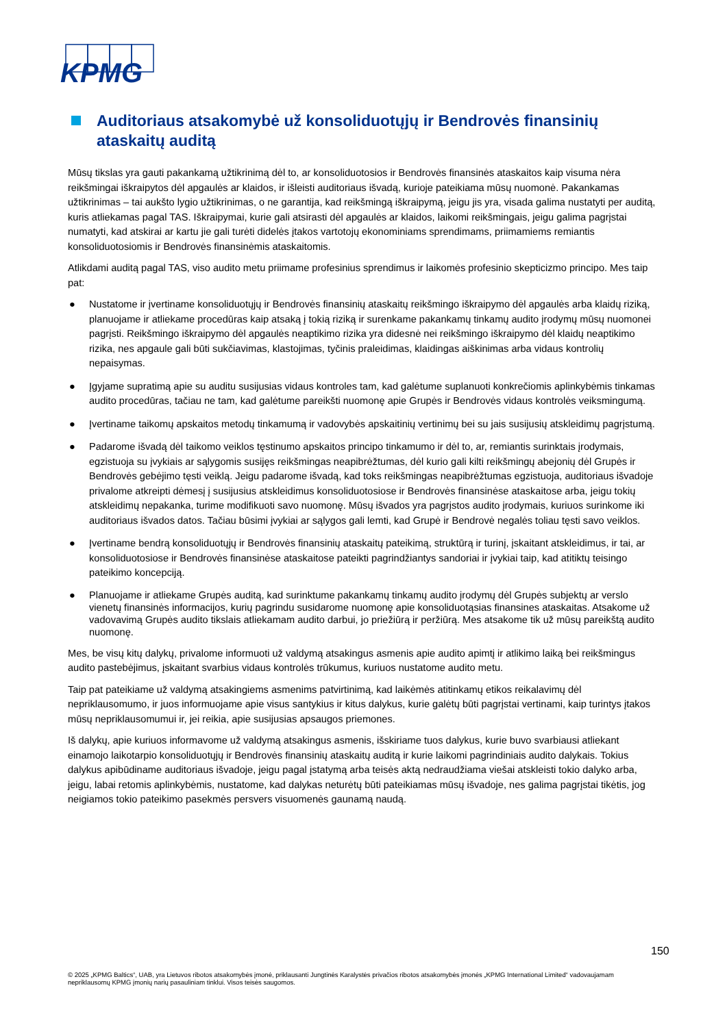KPMG
Auditoriaus atsakomybė už konsoliduotųjų ir Bendrovės finansinių ataskaitų auditą
Mūsų tikslas yra gauti pakankamą užtikrinimą dėl to, ar konsoliduotosios ir Bendrovės finansinės ataskaitos kaip visuma nėra reikšmingai iškraipytos dėl apgaulės ar klaidos, ir išleisti auditoriaus išvadą, kurioje pateikiama mūsų nuomonė. Pakankamas užtikrinimas – tai aukšto lygio užtikrinimas, o ne garantija, kad reikšmingą iškraipymą, jeigu jis yra, visada galima nustatyti per auditą, kuris atliekamas pagal TAS. Iškraipymai, kurie gali atsirasti dėl apgaulės ar klaidos, laikomi reikšmingais, jeigu galima pagrįstai numatyti, kad atskirai ar kartu jie gali turėti didelės įtakos vartotojų ekonominiams sprendimams, priimamiems remiantis konsoliduotosiomis ir Bendrovės finansinėmis ataskaitomis.
Atlikdami auditą pagal TAS, viso audito metu priimame profesinius sprendimus ir laikomės profesinio skepticizmo principo. Mes taip pat:
● Nustatome ir įvertiname konsoliduotųjų ir Bendrovės finansinių ataskaitų reikšmingo iškraipymo dėl apgaulės arba klaidų riziką, planuojame ir atliekame procedūras kaip atsaką į tokią riziką ir surenkame pakankamų tinkamų audito įrodymų mūsų nuomonei pagrįsti. Reikšmingo iškraipymo dėl apgaulės neaptikimo rizika yra didesnė nei reikšmingo iškraipymo dėl klaidų neaptikimo rizika, nes apgaule gali būti sukčiavimas, klastojimas, tyčinis praleidimas, klaidingas aiškinimas arba vidaus kontrolių nepaisymas.
● Įgyjame supratimą apie su auditu susijusias vidaus kontroles tam, kad galėtume suplanuoti konkrečiomis aplinkybėmis tinkamas audito procedūras, tačiau ne tam, kad galėtume pareikšti nuomonę apie Grupės ir Bendrovės vidaus kontrolės veiksmingumą.
● Įvertiname taikomų apskaitos metodų tinkamumą ir vadovybės apskaitinių vertinimų bei su jais susijusių atskleidimų pagrįstumą.
● Padarome išvadą dėl taikomo veiklos tęstinumo apskaitos principo tinkamumo ir dėl to, ar, remiantis surinktais įrodymais, egzistuoja su įvykiais ar sąlygomis susijęs reikšmingas neapibrėžtumas, dėl kurio gali kilti reikšmingų abejonių dėl Grupės ir Bendrovės gebėjimo tęsti veiklą. Jeigu padarome išvadą, kad toks reikšmingas neapibrėžtumas egzistuoja, auditoriaus išvadoje privalome atkreipti dėmesį į susijusius atskleidimus konsoliduotosiose ir Bendrovės finansinėse ataskaitose arba, jeigu tokių atskleidimų nepakanka, turime modifikuoti savo nuomonę. Mūsų išvados yra pagrįstos audito įrodymais, kuriuos surinkome iki auditoriaus išvados datos. Tačiau būsimi įvykiai ar sąlygos gali lemti, kad Grupė ir Bendrovė negalės toliau tęsti savo veiklos.
● Įvertiname bendrą konsoliduotųjų ir Bendrovės finansinių ataskaitų pateikimą, struktūrą ir turinį, įskaitant atskleidimus, ir tai, ar konsoliduotosiose ir Bendrovės finansinėse ataskaitose pateikti pagrindžiantys sandoriai ir įvykiai taip, kad atitiktų teisingo pateikimo koncepciją.
● Planuojame ir atliekame Grupės auditą, kad surinktume pakankamų tinkamų audito įrodymų dėl Grupės subjektų ar verslo vienetų finansinės informacijos, kurių pagrindu susidarome nuomonę apie konsoliduotąsias finansines ataskaitas. Atsakome už vadovavimą Grupės audito tikslais atliekamam audito darbui, jo priežiūrą ir peržiūrą. Mes atsakome tik už mūsų pareikštą audito nuomonę.
Mes, be visų kitų dalykų, privalome informuoti už valdymą atsakingus asmenis apie audito apimtį ir atlikimo laiką bei reikšmingus audito pastebėjimus, įskaitant svarbius vidaus kontrolės trūkumus, kuriuos nustatome audito metu.
Taip pat pateikiame už valdymą atsakingiems asmenims patvirtinimą, kad laikėmės atitinkamų etikos reikalavimų dėl nepriklausomumo, ir juos informuojame apie visus santykius ir kitus dalykus, kurie galėtų būti pagrįstai vertinami, kaip turintys įtakos mūsų nepriklausomumui ir, jei reikia, apie susijusias apsaugos priemones.
Iš dalykų, apie kuriuos informavome už valdymą atsakingus asmenis, išskiriame tuos dalykus, kurie buvo svarbiausi atliekant einamojo laikotarpio konsoliduotųjų ir Bendrovės finansinių ataskaitų auditą ir kurie laikomi pagrindiniais audito dalykais. Tokius dalykus apibūdiname auditoriaus išvadoje, jeigu pagal įstatymą arba teisės aktą nedraudžiama viešai atskleisti tokio dalyko arba, jeigu, labai retomis aplinkybėmis, nustatome, kad dalykas neturėtų būti pateikiamas mūsų išvadoje, nes galima pagrįstai tikėtis, jog neigiamos tokio pateikimo pasekmės persvers visuomenės gaunamą naudą.
150
© 2025 „KPMG Baltics“, UAB, yra Lietuvos ribotos atsakomybės įmonė, priklausanti Jungtinės Karalystės privačios ribotos atsakomybės įmonės „KPMG International Limited“ vadovaujamam nepriklausomų KPMG įmonių narių pasauliniam tinklui. Visos teisės saugomos.